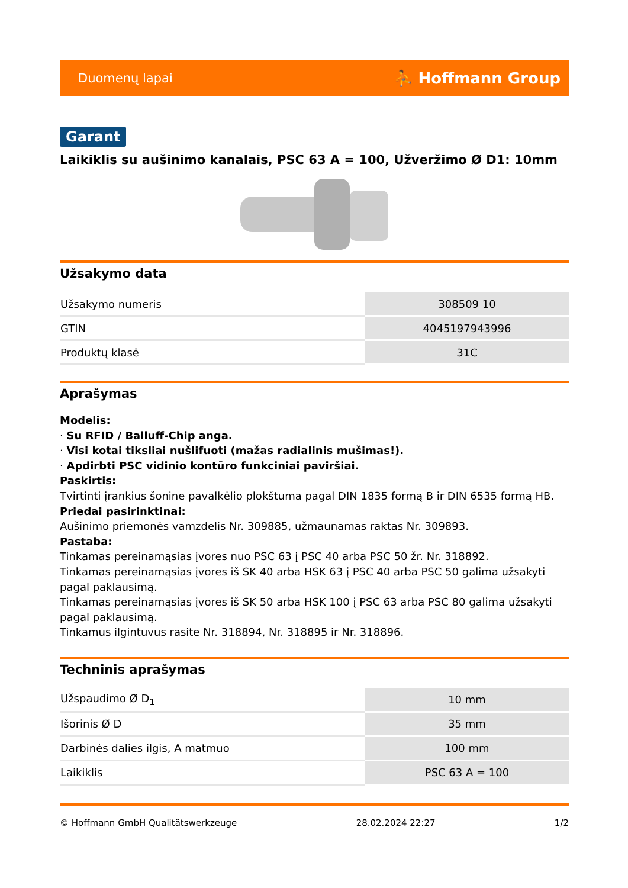Duomenų lapai ⛹ Hoffmann Group
Garant
Laikiklis su aušinimo kanalais, PSC 63 A = 100, Užveržimo Ø D1: 10mm
Užsakymo data
| Užsakymo numeris | 308509 10 |
| GTIN | 4045197943996 |
| Produktų klasė | 31C |
Aprašymas
Modelis:
· Su RFID / Balluff-Chip anga.
· Visi kotai tiksliai nušlifuoti (mažas radialinis mušimas!).
· Apdirbti PSC vidinio kontūro funkciniai paviršiai.
Paskirtis:
Tvirtinti įrankius šonine pavalkėlio plokštuma pagal DIN 1835 formą B ir DIN 6535 formą HB.
Priedai pasirinktinai:
Aušinimo priemonės vamzdelis Nr. 309885, užmaunamas raktas Nr. 309893.
Pastaba:
Tinkamas pereinamąsias įvores nuo PSC 63 į PSC 40 arba PSC 50 žr. Nr. 318892.
Tinkamas pereinamąsias įvores iš SK 40 arba HSK 63 į PSC 40 arba PSC 50 galima užsakyti pagal paklausimą.
Tinkamas pereinamąsias įvores iš SK 50 arba HSK 100 į PSC 63 arba PSC 80 galima užsakyti pagal paklausimą.
Tinkamus ilgintuvus rasite Nr. 318894, Nr. 318895 ir Nr. 318896.
Techninis aprašymas
| Užspaudimo Ø D<sub>1</sub> | 10 mm |
| Išorinis Ø D | 35 mm |
| Darbinės dalies ilgis, A matmuo | 100 mm |
| Laikiklis | PSC 63 A = 100 |
© Hoffmann GmbH Qualitätswerkzeuge 28.02.2024 22:27 1/2